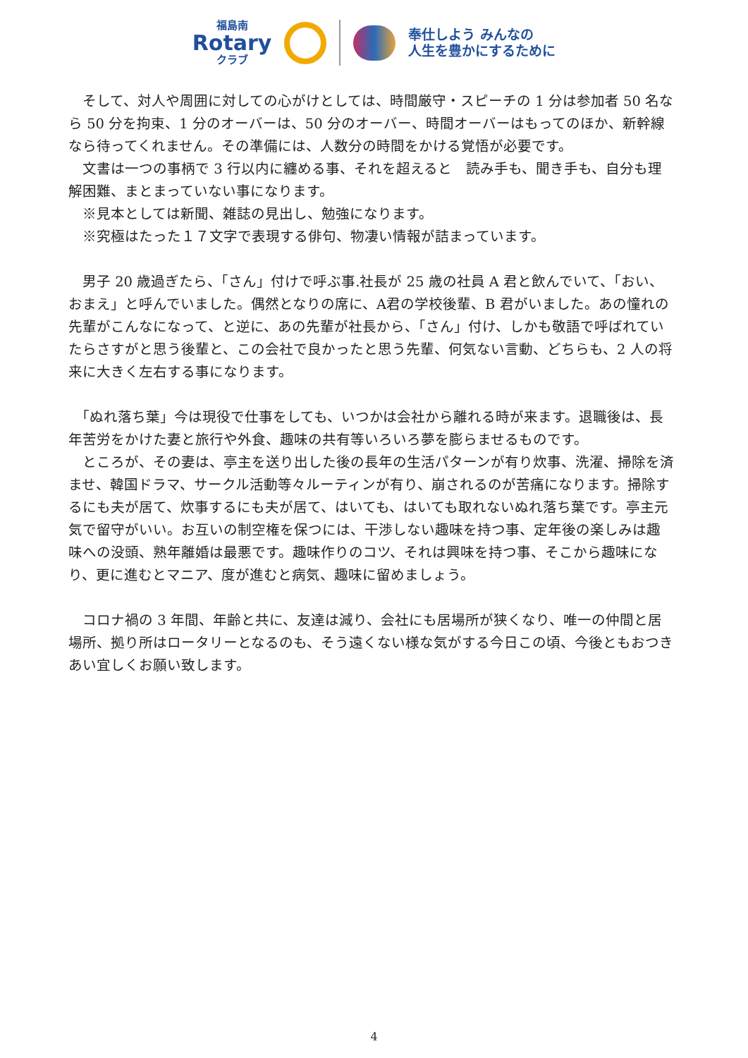福島南
Rotary
クラブ
奉仕しよう みんなの
人生を豊かにするために
　そして、対人や周囲に対しての心がけとしては、時間厳守・スピーチの 1 分は参加者 50 名なら 50 分を拘束、1 分のオーバーは、50 分のオーバー、時間オーバーはもってのほか、新幹線なら待ってくれません。その準備には、人数分の時間をかける覚悟が必要です。
　文書は一つの事柄で 3 行以内に纏める事、それを超えると　読み手も、聞き手も、自分も理解困難、まとまっていない事になります。
　※見本としては新聞、雑誌の見出し、勉強になります。
　※究極はたった１７文字で表現する俳句、物凄い情報が詰まっています。
　男子 20 歳過ぎたら、「さん」付けで呼ぶ事.社長が 25 歳の社員 A 君と飲んでいて、「おい、おまえ」と呼んでいました。偶然となりの席に、A君の学校後輩、B 君がいました。あの憧れの先輩がこんなになって、と逆に、あの先輩が社長から、「さん」付け、しかも敬語で呼ばれていたらさすがと思う後輩と、この会社で良かったと思う先輩、何気ない言動、どちらも、2 人の将来に大きく左右する事になります。
　「ぬれ落ち葉」今は現役で仕事をしても、いつかは会社から離れる時が来ます。退職後は、長年苦労をかけた妻と旅行や外食、趣味の共有等いろいろ夢を膨らませるものです。
　ところが、その妻は、亭主を送り出した後の長年の生活パターンが有り炊事、洗濯、掃除を済ませ、韓国ドラマ、サークル活動等々ルーティンが有り、崩されるのが苦痛になります。掃除するにも夫が居て、炊事するにも夫が居て、はいても、はいても取れないぬれ落ち葉です。亭主元気で留守がいい。お互いの制空権を保つには、干渉しない趣味を持つ事、定年後の楽しみは趣味への没頭、熟年離婚は最悪です。趣味作りのコツ、それは興味を持つ事、そこから趣味になり、更に進むとマニア、度が進むと病気、趣味に留めましょう。
　コロナ禍の 3 年間、年齢と共に、友達は減り、会社にも居場所が狭くなり、唯一の仲間と居場所、拠り所はロータリーとなるのも、そう遠くない様な気がする今日この頃、今後ともおつきあい宜しくお願い致します。
4